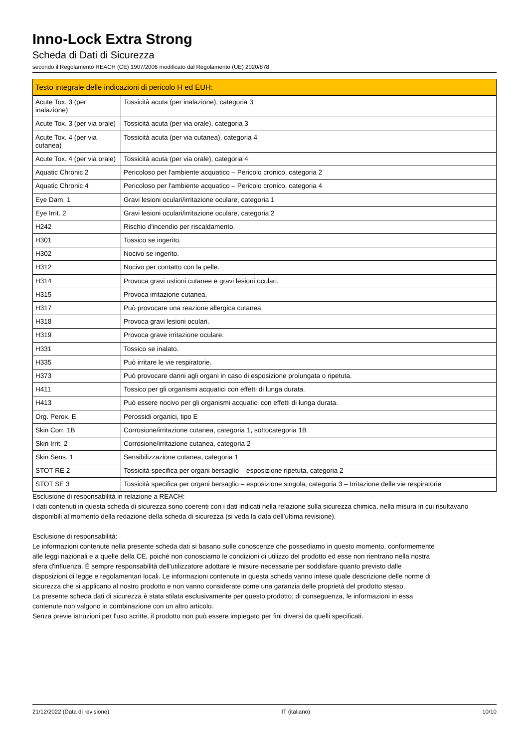Inno-Lock Extra Strong
Scheda di Dati di Sicurezza
secondo il Regolamento REACH (CE) 1907/2006 modificato dal Regolamento (UE) 2020/878
| Testo integrale delle indicazioni di pericolo H ed EUH: | |
| --- | --- |
| Acute Tox. 3 (per inalazione) | Tossicità acuta (per inalazione), categoria 3 |
| Acute Tox. 3 (per via orale) | Tossicità acuta (per via orale), categoria 3 |
| Acute Tox. 4 (per via cutanea) | Tossicità acuta (per via cutanea), categoria 4 |
| Acute Tox. 4 (per via orale) | Tossicità acuta (per via orale), categoria 4 |
| Aquatic Chronic 2 | Pericoloso per l'ambiente acquatico – Pericolo cronico, categoria 2 |
| Aquatic Chronic 4 | Pericoloso per l'ambiente acquatico – Pericolo cronico, categoria 4 |
| Eye Dam. 1 | Gravi lesioni oculari/irritazione oculare, categoria 1 |
| Eye Irrit. 2 | Gravi lesioni oculari/irritazione oculare, categoria 2 |
| H242 | Rischio d'incendio per riscaldamento. |
| H301 | Tossico se ingerito. |
| H302 | Nocivo se ingerito. |
| H312 | Nocivo per contatto con la pelle. |
| H314 | Provoca gravi ustioni cutanee e gravi lesioni oculari. |
| H315 | Provoca irritazione cutanea. |
| H317 | Può provocare una reazione allergica cutanea. |
| H318 | Provoca gravi lesioni oculari. |
| H319 | Provoca grave irritazione oculare. |
| H331 | Tossico se inalato. |
| H335 | Può irritare le vie respiratorie. |
| H373 | Può provocare danni agli organi in caso di esposizione prolungata o ripetuta. |
| H411 | Tossico per gli organismi acquatici con effetti di lunga durata. |
| H413 | Può essere nocivo per gli organismi acquatici con effetti di lunga durata. |
| Org. Perox. E | Perossidi organici, tipo E |
| Skin Corr. 1B | Corrosione/irritazione cutanea, categoria 1, sottocategoria 1B |
| Skin Irrit. 2 | Corrosione/irritazione cutanea, categoria 2 |
| Skin Sens. 1 | Sensibilizzazione cutanea, categoria 1 |
| STOT RE 2 | Tossicità specifica per organi bersaglio – esposizione ripetuta, categoria 2 |
| STOT SE 3 | Tossicità specifica per organi bersaglio – esposizione singola, categoria 3 – Irritazione delle vie respiratorie |
Esclusione di responsabilità in relazione a REACH:
I dati contenuti in questa scheda di sicurezza sono coerenti con i dati indicati nella relazione sulla sicurezza chimica, nella misura in cui risultavano disponibili al momento della redazione della scheda di sicurezza (si veda la data dell’ultima revisione).
Esclusione di responsabilità:
Le informazioni contenute nella presente scheda dati si basano sulle conoscenze che possediamo in questo momento, conformemente
alle leggi nazionali e a quelle della CE, poiché non conosciamo le condizioni di utilizzo del prodotto ed esse non rientrano nella nostra
sfera d'influenza. È sempre responsabilità dell'utilizzatore adottare le misure necessarie per soddisfare quanto previsto dalle
disposizioni di legge e regolamentari locali. Le informazioni contenute in questa scheda vanno intese quale descrizione delle norme di
sicurezza che si applicano al nostro prodotto e non vanno considerate come una garanzia delle proprietà del prodotto stesso.
La presente scheda dati di sicurezza è stata stilata esclusivamente per questo prodotto; di conseguenza, le informazioni in essa
contenute non valgono in combinazione con un altro articolo.
Senza previe istruzioni per l'uso scritte, il prodotto non può essere impiegato per fini diversi da quelli specificati.
21/12/2022 (Data di revisione) IT (italiano) 10/10